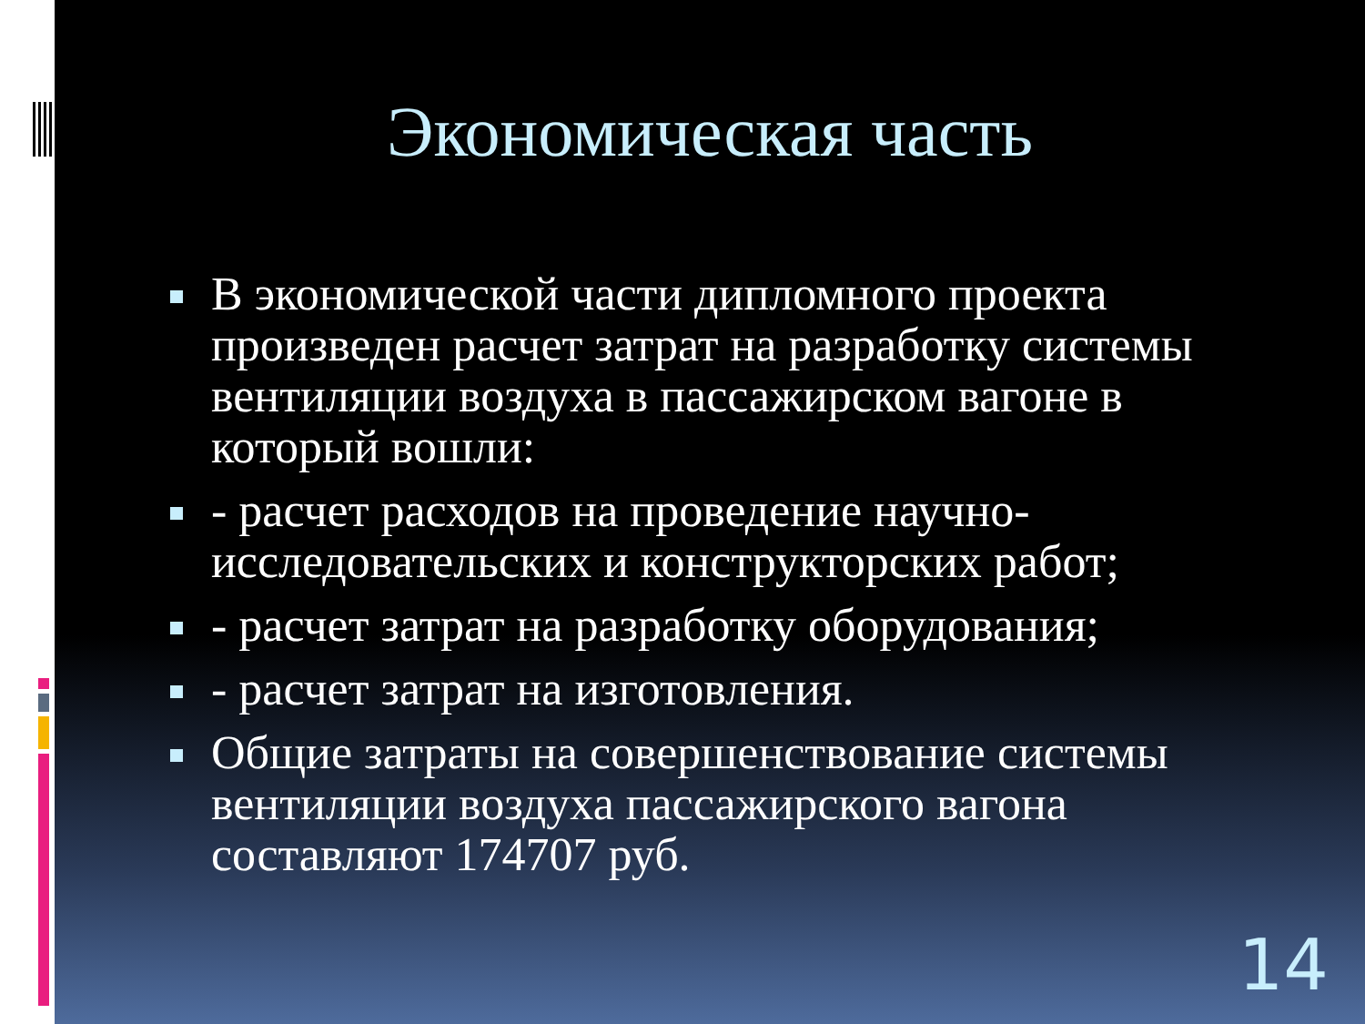Экономическая часть
В экономической части дипломного проекта произведен расчет затрат на разработку системы вентиляции воздуха в пассажирском вагоне в который вошли:
- расчет расходов на проведение научно-исследовательских и конструкторских работ;
- расчет затрат на разработку оборудования;
- расчет затрат на изготовления.
Общие затраты на совершенствование системы вентиляции воздуха пассажирского вагона составляют 174707 руб.
14